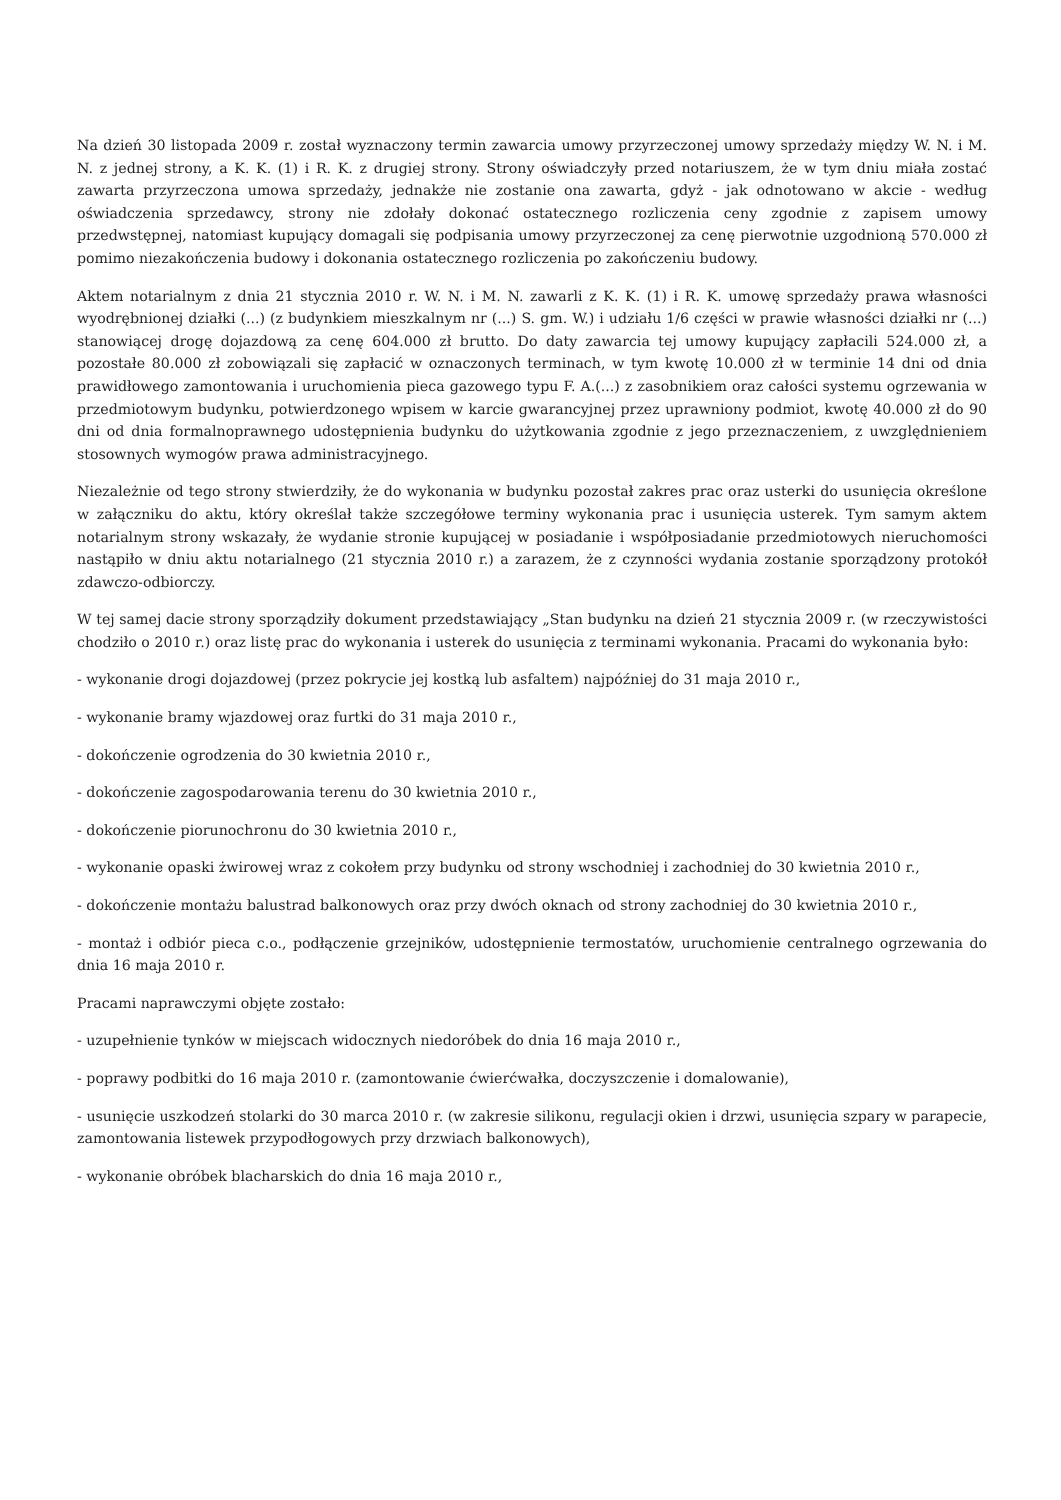Na dzień 30 listopada 2009 r. został wyznaczony termin zawarcia umowy przyrzeczonej umowy sprzedaży między W. N. i M. N. z jednej strony, a K. K. (1) i R. K. z drugiej strony. Strony oświadczyły przed notariuszem, że w tym dniu miała zostać zawarta przyrzeczona umowa sprzedaży, jednakże nie zostanie ona zawarta, gdyż - jak odnotowano w akcie - według oświadczenia sprzedawcy, strony nie zdołały dokonać ostatecznego rozliczenia ceny zgodnie z zapisem umowy przedwstępnej, natomiast kupujący domagali się podpisania umowy przyrzeczonej za cenę pierwotnie uzgodnioną 570.000 zł pomimo niezakończenia budowy i dokonania ostatecznego rozliczenia po zakończeniu budowy.
Aktem notarialnym z dnia 21 stycznia 2010 r. W. N. i M. N. zawarli z K. K. (1) i R. K. umowę sprzedaży prawa własności wyodrębnionej działki (...) (z budynkiem mieszkalnym nr (...) S. gm. W.) i udziału 1/6 części w prawie własności działki nr (...) stanowiącej drogę dojazdową za cenę 604.000 zł brutto. Do daty zawarcia tej umowy kupujący zapłacili 524.000 zł, a pozostałe 80.000 zł zobowiązali się zapłacić w oznaczonych terminach, w tym kwotę 10.000 zł w terminie 14 dni od dnia prawidłowego zamontowania i uruchomienia pieca gazowego typu F. A.(...) z zasobnikiem oraz całości systemu ogrzewania w przedmiotowym budynku, potwierdzonego wpisem w karcie gwarancyjnej przez uprawniony podmiot, kwotę 40.000 zł do 90 dni od dnia formalnoprawnego udostępnienia budynku do użytkowania zgodnie z jego przeznaczeniem, z uwzględnieniem stosownych wymogów prawa administracyjnego.
Niezależnie od tego strony stwierdziły, że do wykonania w budynku pozostał zakres prac oraz usterki do usunięcia określone w załączniku do aktu, który określał także szczegółowe terminy wykonania prac i usunięcia usterek. Tym samym aktem notarialnym strony wskazały, że wydanie stronie kupującej w posiadanie i współposiadanie przedmiotowych nieruchomości nastąpiło w dniu aktu notarialnego (21 stycznia 2010 r.) a zarazem, że z czynności wydania zostanie sporządzony protokół zdawczo-odbiorczy.
W tej samej dacie strony sporządziły dokument przedstawiający „Stan budynku na dzień 21 stycznia 2009 r. (w rzeczywistości chodziło o 2010 r.) oraz listę prac do wykonania i usterek do usunięcia z terminami wykonania. Pracami do wykonania było:
- wykonanie drogi dojazdowej (przez pokrycie jej kostką lub asfaltem) najpóźniej do 31 maja 2010 r.,
- wykonanie bramy wjazdowej oraz furtki do 31 maja 2010 r.,
- dokończenie ogrodzenia do 30 kwietnia 2010 r.,
- dokończenie zagospodarowania terenu do 30 kwietnia 2010 r.,
- dokończenie piorunochronu do 30 kwietnia 2010 r.,
- wykonanie opaski żwirowej wraz z cokołem przy budynku od strony wschodniej i zachodniej do 30 kwietnia 2010 r.,
- dokończenie montażu balustrad balkonowych oraz przy dwóch oknach od strony zachodniej do 30 kwietnia 2010 r.,
- montaż i odbiór pieca c.o., podłączenie grzejników, udostępnienie termostatów, uruchomienie centralnego ogrzewania do dnia 16 maja 2010 r.
Pracami naprawczymi objęte zostało:
- uzupełnienie tynków w miejscach widocznych niedoróbek do dnia 16 maja 2010 r.,
- poprawy podbitki do 16 maja 2010 r. (zamontowanie ćwierćwałka, doczyszczenie i domalowanie),
- usunięcie uszkodzeń stolarki do 30 marca 2010 r. (w zakresie silikonu, regulacji okien i drzwi, usunięcia szpary w parapecie, zamontowania listewek przypodłogowych przy drzwiach balkonowych),
- wykonanie obróbek blacharskich do dnia 16 maja 2010 r.,